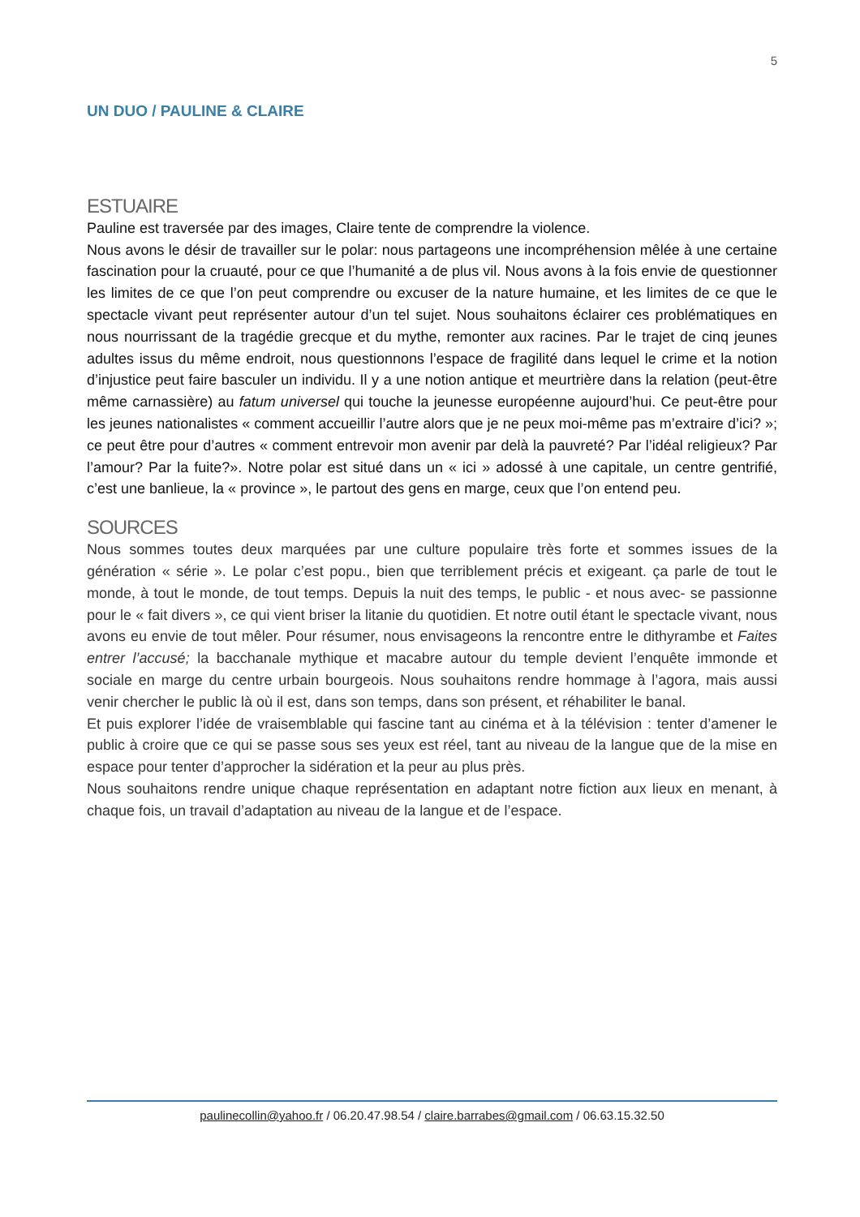5
UN DUO / PAULINE & CLAIRE
ESTUAIRE
Pauline est traversée par des images, Claire tente de comprendre la violence.
Nous avons le désir de travailler sur le polar: nous partageons une incompréhension mêlée à une certaine fascination pour la cruauté, pour ce que l’humanité a de plus vil. Nous avons à la fois envie de questionner les limites de ce que l’on peut comprendre ou excuser de la nature humaine, et les limites de ce que le spectacle vivant peut représenter autour d’un tel sujet. Nous souhaitons éclairer ces problématiques en nous nourrissant de la tragédie grecque et du mythe, remonter aux racines. Par le trajet de cinq jeunes adultes issus du même endroit, nous questionnons l’espace de fragilité dans lequel le crime et la notion d’injustice peut faire basculer un individu. Il y a une notion antique et meurtrière dans la relation (peut-être même carnassière) au fatum universel qui touche la jeunesse européenne aujourd’hui. Ce peut-être pour les jeunes nationalistes « comment accueillir l’autre alors que je ne peux moi-même pas m’extraire d’ici? »; ce peut être pour d’autres « comment entrevoir mon avenir par delà la pauvreté? Par l’idéal religieux? Par l’amour? Par la fuite?». Notre polar est situé dans un « ici » adossé à une capitale, un centre gentrifié, c’est une banlieue, la « province », le partout des gens en marge, ceux que l’on entend peu.
SOURCES
Nous sommes toutes deux marquées par une culture populaire très forte et sommes issues de la génération « série ». Le polar c’est popu., bien que terriblement précis et exigeant. ça parle de tout le monde, à tout le monde, de tout temps. Depuis la nuit des temps, le public - et nous avec- se passionne pour le « fait divers », ce qui vient briser la litanie du quotidien. Et notre outil étant le spectacle vivant, nous avons eu envie de tout mêler. Pour résumer, nous envisageons la rencontre entre le dithyrambe et Faites entrer l’accusé; la bacchanale mythique et macabre autour du temple devient l’enquête immonde et sociale en marge du centre urbain bourgeois. Nous souhaitons rendre hommage à l’agora, mais aussi venir chercher le public là où il est, dans son temps, dans son présent, et réhabiliter le banal.
Et puis explorer l’idée de vraisemblable qui fascine tant au cinéma et à la télévision : tenter d’amener le public à croire que ce qui se passe sous ses yeux est réel, tant au niveau de la langue que de la mise en espace pour tenter d’approcher la sidération et la peur au plus près.
Nous souhaitons rendre unique chaque représentation en adaptant notre fiction aux lieux en menant, à chaque fois, un travail d’adaptation au niveau de la langue et de l’espace.
paulinecollin@yahoo.fr / 06.20.47.98.54 / claire.barrabes@gmail.com / 06.63.15.32.50